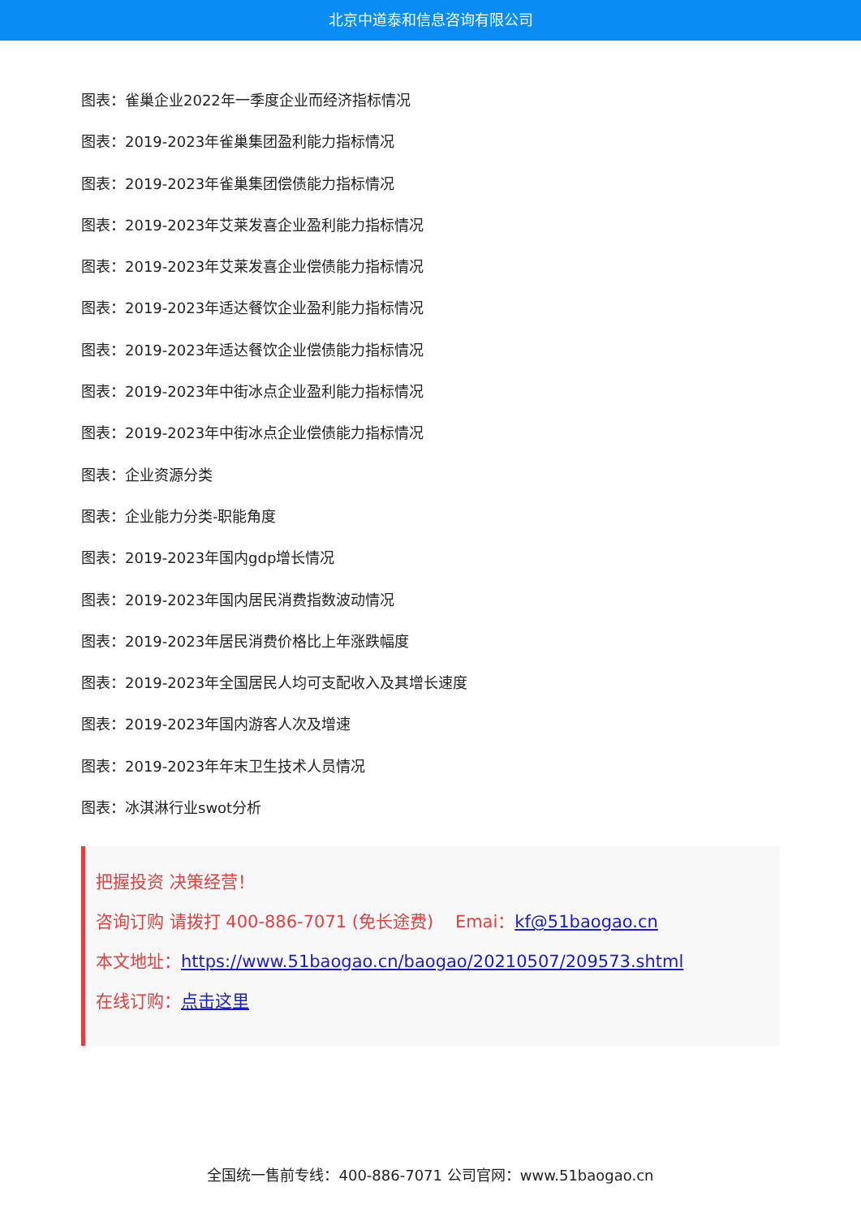北京中道泰和信息咨询有限公司
图表：雀巢企业2022年一季度企业而经济指标情况
图表：2019-2023年雀巢集团盈利能力指标情况
图表：2019-2023年雀巢集团偿债能力指标情况
图表：2019-2023年艾莱发喜企业盈利能力指标情况
图表：2019-2023年艾莱发喜企业偿债能力指标情况
图表：2019-2023年适达餐饮企业盈利能力指标情况
图表：2019-2023年适达餐饮企业偿债能力指标情况
图表：2019-2023年中街冰点企业盈利能力指标情况
图表：2019-2023年中街冰点企业偿债能力指标情况
图表：企业资源分类
图表：企业能力分类-职能角度
图表：2019-2023年国内gdp增长情况
图表：2019-2023年国内居民消费指数波动情况
图表：2019-2023年居民消费价格比上年涨跌幅度
图表：2019-2023年全国居民人均可支配收入及其增长速度
图表：2019-2023年国内游客人次及增速
图表：2019-2023年年末卫生技术人员情况
图表：冰淇淋行业swot分析
把握投资 决策经营！
咨询订购 请拨打 400-886-7071 (免长途费) Emai：kf@51baogao.cn
本文地址：https://www.51baogao.cn/baogao/20210507/209573.shtml
在线订购：点击这里
全国统一售前专线：400-886-7071 公司官网：www.51baogao.cn